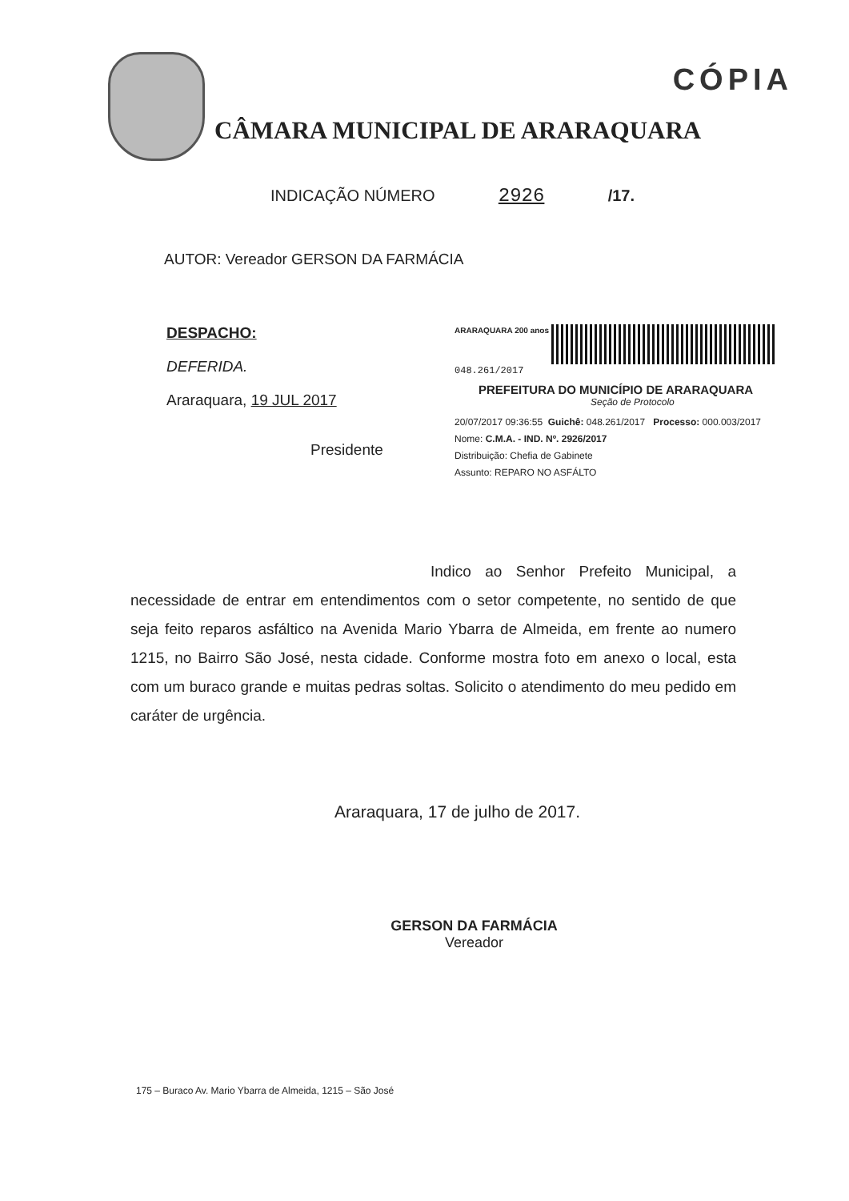CÂMARA MUNICIPAL DE ARARAQUARA
CÓPIA
INDICAÇÃO NÚMERO 2926 /17.
AUTOR: Vereador GERSON DA FARMÁCIA
DESPACHO:
DEFERIDA.
Araraquara, 19 JUL 2017
Presidente
ARARAQUARA 200 anos 048.261/2017
PREFEITURA DO MUNICÍPIO DE ARARAQUARA
Seção de Protocolo
20/07/2017 09:36:55 Guichê: 048.261/2017 Processo: 000.003/2017
Nome: C.M.A. - IND. Nº. 2926/2017
Distribuição: Chefia de Gabinete
Assunto: REPARO NO ASFÁLTO
Indico ao Senhor Prefeito Municipal, a necessidade de entrar em entendimentos com o setor competente, no sentido de que seja feito reparos asfáltico na Avenida Mario Ybarra de Almeida, em frente ao numero 1215, no Bairro São José, nesta cidade. Conforme mostra foto em anexo o local, esta com um buraco grande e muitas pedras soltas. Solicito o atendimento do meu pedido em caráter de urgência.
Araraquara, 17 de julho de 2017.
GERSON DA FARMÁCIA
Vereador
175 – Buraco Av. Mario Ybarra de Almeida, 1215 – São José